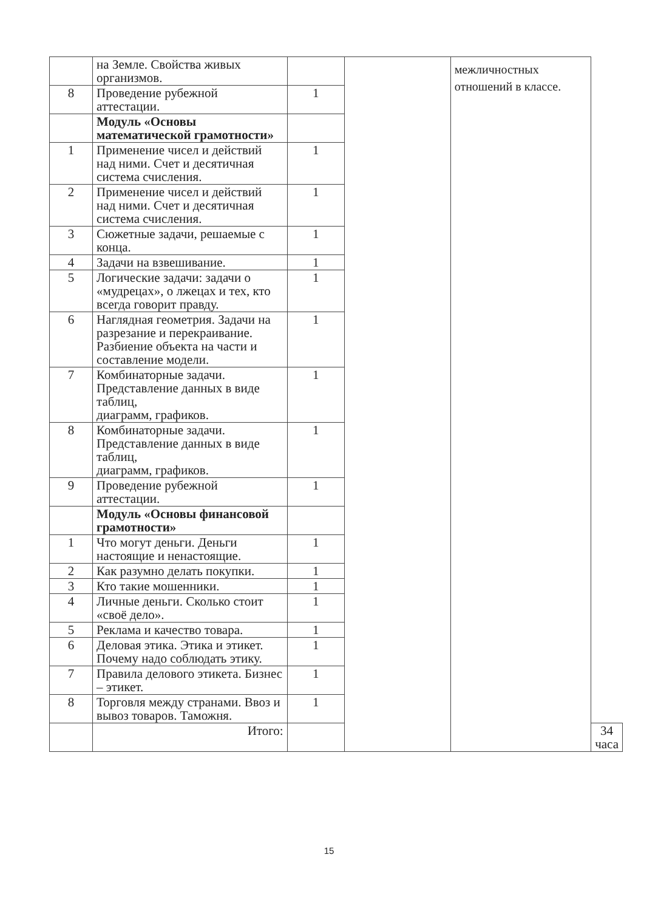| | на Земле. Свойства живых организмов. | | | межличностных отношений в классе. | |
| 8 | Проведение рубежной аттестации. | 1 | | | |
| | Модуль «Основы математической грамотности» | | | | |
| 1 | Применение чисел и действий над ними. Счет и десятичная система счисления. | 1 | | | |
| 2 | Применение чисел и действий над ними. Счет и десятичная система счисления. | 1 | | | |
| 3 | Сюжетные задачи, решаемые с конца. | 1 | | | |
| 4 | Задачи на взвешивание. | 1 | | | |
| 5 | Логические задачи: задачи о «мудрецах», о лжецах и тех, кто всегда говорит правду. | 1 | | | |
| 6 | Наглядная геометрия. Задачи на разрезание и перекраивание. Разбиение объекта на части и составление модели. | 1 | | | |
| 7 | Комбинаторные задачи. Представление данных в виде таблиц, диаграмм, графиков. | 1 | | | |
| 8 | Комбинаторные задачи. Представление данных в виде таблиц, диаграмм, графиков. | 1 | | | |
| 9 | Проведение рубежной аттестации. | 1 | | | |
| | Модуль «Основы финансовой грамотности» | | | | |
| 1 | Что могут деньги. Деньги настоящие и ненастоящие. | 1 | | | |
| 2 | Как разумно делать покупки. | 1 | | | |
| 3 | Кто такие мошенники. | 1 | | | |
| 4 | Личные деньги. Сколько стоит «своё дело». | 1 | | | |
| 5 | Реклама и качество товара. | 1 | | | |
| 6 | Деловая этика. Этика и этикет. Почему надо соблюдать этику. | 1 | | | |
| 7 | Правила делового этикета. Бизнес – этикет. | 1 | | | |
| 8 | Торговля между странами. Ввоз и вывоз товаров. Таможня. | 1 | | | |
| | Итого: | | | | 34 часа |
15